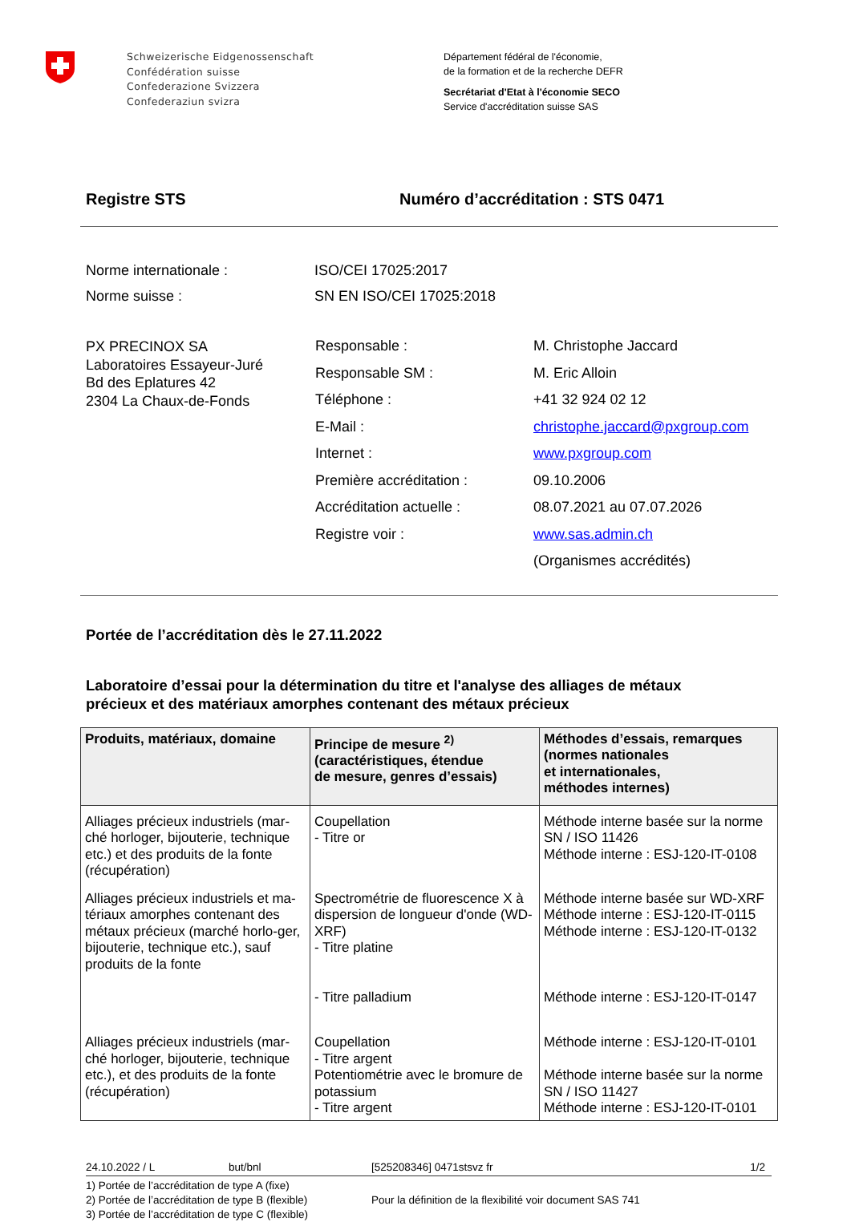Schweizerische Eidgenossenschaft
Confédération suisse
Confederazione Svizzera
Confederaziun svizra
Département fédéral de l'économie,
de la formation et de la recherche DEFR
Secrétariat d'Etat à l'économie SECO
Service d'accréditation suisse SAS
Registre STS Numéro d’accréditation : STS 0471
Norme internationale : ISO/CEI 17025:2017
Norme suisse : SN EN ISO/CEI 17025:2018
PX PRECINOX SA
Laboratoires Essayeur-Juré
Bd des Eplatures 42
2304 La Chaux-de-Fonds
Responsable :
Responsable SM :
Téléphone :
E-Mail :
Internet :
Première accréditation :
Accréditation actuelle :
Registre voir :
M. Christophe Jaccard
M. Eric Alloin
+41 32 924 02 12
christophe.jaccard@pxgroup.com
www.pxgroup.com
09.10.2006
08.07.2021 au 07.07.2026
www.sas.admin.ch
(Organismes accrédités)
Portée de l’accréditation dès le 27.11.2022
Laboratoire d’essai pour la détermination du titre et l'analyse des alliages de métaux
précieux et des matériaux amorphes contenant des métaux précieux
| Produits, matériaux, domaine | Principe de mesure <sup>2)</sup> (caractéristiques, étendue de mesure, genres d’essais) | Méthodes d’essais, remarques (normes nationales et internationales, méthodes internes) |
| --- | --- | --- |
| Alliages précieux industriels (mar-ché horloger, bijouterie, technique etc.) et des produits de la fonte (récupération) | Coupellation - Titre or | Méthode interne basée sur la norme SN / ISO 11426 Méthode interne : ESJ-120-IT-0108 |
| Alliages précieux industriels et ma-tériaux amorphes contenant des métaux précieux (marché horlo-ger, bijouterie, technique etc.), sauf produits de la fonte | Spectrométrie de fluorescence X à dispersion de longueur d'onde (WD-XRF) - Titre platine - Titre palladium | Méthode interne basée sur WD-XRF Méthode interne : ESJ-120-IT-0115 Méthode interne : ESJ-120-IT-0132 Méthode interne : ESJ-120-IT-0147 |
| Alliages précieux industriels (mar-ché horloger, bijouterie, technique etc.), et des produits de la fonte (récupération) | Coupellation - Titre argent Potentiométrie avec le bromure de potassium - Titre argent | Méthode interne : ESJ-120-IT-0101 Méthode interne basée sur la norme SN / ISO 11427 Méthode interne : ESJ-120-IT-0101 |
24.10.2022 / L but/bnl [525208346] 0471stsvz fr 1/2
1) Portée de l’accréditation de type A (fixe)
2) Portée de l’accréditation de type B (flexible)
3) Portée de l’accréditation de type C (flexible)
Pour la définition de la flexibilité voir document SAS 741